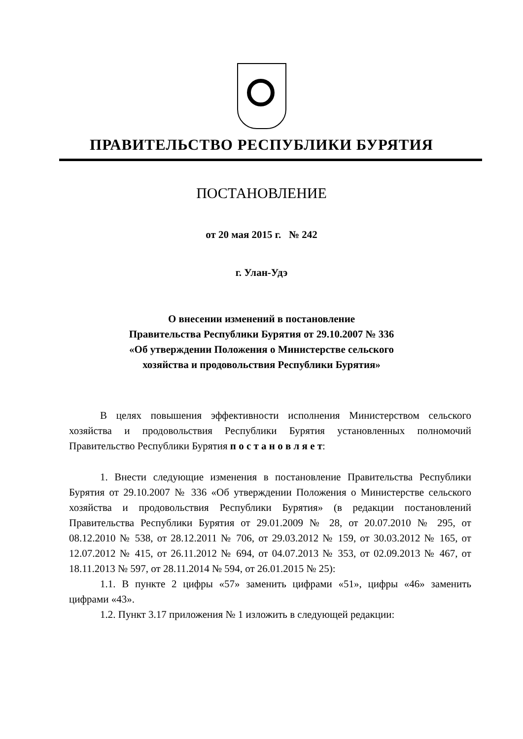ПРАВИТЕЛЬСТВО РЕСПУБЛИКИ БУРЯТИЯ
ПОСТАНОВЛЕНИЕ
от 20 мая 2015 г. № 242
г. Улан-Удэ
О внесении изменений в постановление
Правительства Республики Бурятия от 29.10.2007 № 336
«Об утверждении Положения о Министерстве сельского
хозяйства и продовольствия Республики Бурятия»
В целях повышения эффективности исполнения Министерством сельского хозяйства и продовольствия Республики Бурятия установленных полномочий Правительство Республики Бурятия п о с т а н о в л я е т:
1. Внести следующие изменения в постановление Правительства Республики Бурятия от 29.10.2007 № 336 «Об утверждении Положения о Министерстве сельского хозяйства и продовольствия Республики Бурятия» (в редакции постановлений Правительства Республики Бурятия от 29.01.2009 № 28, от 20.07.2010 № 295, от 08.12.2010 № 538, от 28.12.2011 № 706, от 29.03.2012 № 159, от 30.03.2012 № 165, от 12.07.2012 № 415, от 26.11.2012 № 694, от 04.07.2013 № 353, от 02.09.2013 № 467, от 18.11.2013 № 597, от 28.11.2014 № 594, от 26.01.2015 № 25):
1.1. В пункте 2 цифры «57» заменить цифрами «51», цифры «46» заменить цифрами «43».
1.2. Пункт 3.17 приложения № 1 изложить в следующей редакции: